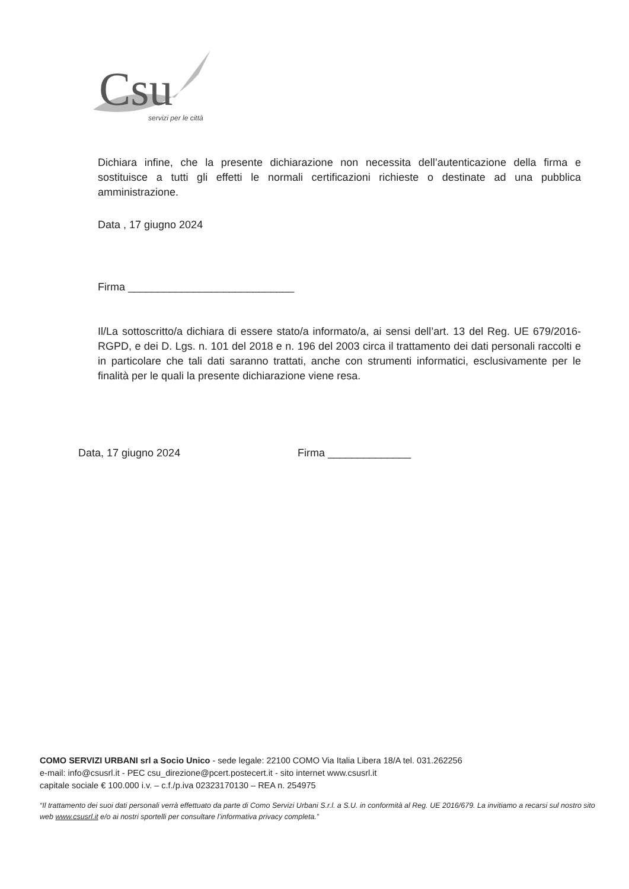Csu
servizi per le città
Dichiara infine, che la presente dichiarazione non necessita dell’autenticazione della firma e sostituisce a tutti gli effetti le normali certificazioni richieste o destinate ad una pubblica amministrazione.
Data , 17 giugno 2024
Firma ____________________________
Il/La sottoscritto/a dichiara di essere stato/a informato/a, ai sensi dell’art. 13 del Reg. UE 679/2016-RGPD, e dei D. Lgs. n. 101 del 2018 e n. 196 del 2003 circa il trattamento dei dati personali raccolti e in particolare che tali dati saranno trattati, anche con strumenti informatici, esclusivamente per le finalità per le quali la presente dichiarazione viene resa.
Data, 17 giugno 2024 Firma ______________
COMO SERVIZI URBANI srl a Socio Unico - sede legale: 22100 COMO Via Italia Libera 18/A tel. 031.262256
e-mail: info@csusrl.it - PEC csu_direzione@pcert.postecert.it - sito internet www.csusrl.it
capitale sociale € 100.000 i.v. – c.f./p.iva 02323170130 – REA n. 254975
“Il trattamento dei suoi dati personali verrà effettuato da parte di Como Servizi Urbani S.r.l. a S.U. in conformità al Reg. UE 2016/679. La invitiamo a recarsi sul nostro sito web www.csusrl.it e/o ai nostri sportelli per consultare l’informativa privacy completa.”